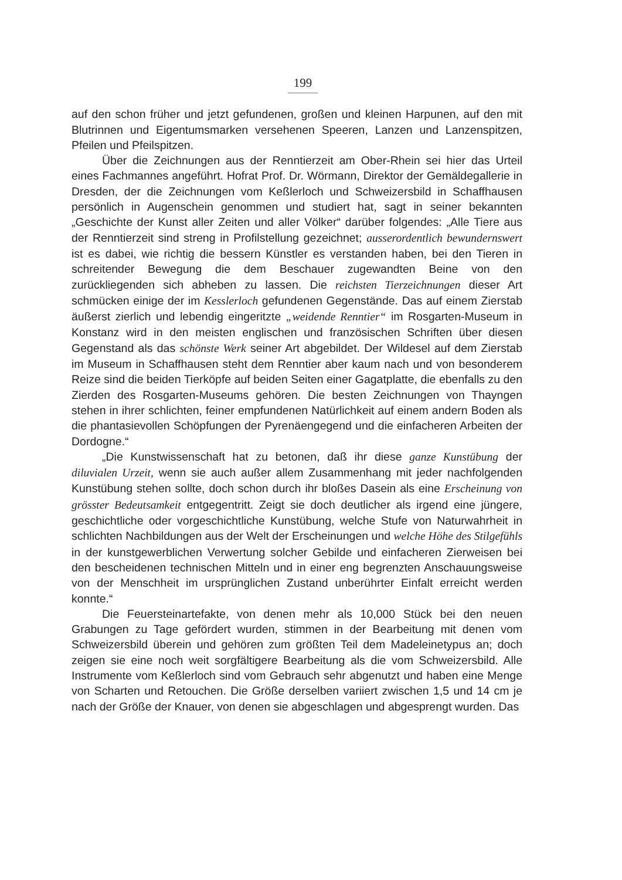199
auf den schon früher und jetzt gefundenen, großen und kleinen Harpunen, auf den mit Blutrinnen und Eigentumsmarken versehenen Speeren, Lanzen und Lanzenspitzen, Pfeilen und Pfeilspitzen.
Über die Zeichnungen aus der Renntierzeit am Ober-Rhein sei hier das Urteil eines Fachmannes angeführt. Hofrat Prof. Dr. Wörmann, Direktor der Gemäldegallerie in Dresden, der die Zeichnungen vom Keßlerloch und Schweizersbild in Schaffhausen persönlich in Augenschein genommen und studiert hat, sagt in seiner bekannten „Geschichte der Kunst aller Zeiten und aller Völker“ darüber folgendes: „Alle Tiere aus der Renntierzeit sind streng in Profilstellung gezeichnet; ausserordentlich bewundernswert ist es dabei, wie richtig die bessern Künstler es verstanden haben, bei den Tieren in schreitender Bewegung die dem Beschauer zugewandten Beine von den zurückliegenden sich abheben zu lassen. Die reichsten Tierzeichnungen dieser Art schmücken einige der im Kesslerloch gefundenen Gegenstände. Das auf einem Zierstab äußerst zierlich und lebendig eingeritzte „weidende Renntier“ im Rosgarten-Museum in Konstanz wird in den meisten englischen und französischen Schriften über diesen Gegenstand als das schönste Werk seiner Art abgebildet. Der Wildesel auf dem Zierstab im Museum in Schaffhausen steht dem Renntier aber kaum nach und von besonderem Reize sind die beiden Tierköpfe auf beiden Seiten einer Gagatplatte, die ebenfalls zu den Zierden des Rosgarten-Museums gehören. Die besten Zeichnungen von Thayngen stehen in ihrer schlichten, feiner empfundenen Natürlichkeit auf einem andern Boden als die phantasievollen Schöpfungen der Pyrenäengegend und die einfacheren Arbeiten der Dordogne.“
„Die Kunstwissenschaft hat zu betonen, daß ihr diese ganze Kunstübung der diluvialen Urzeit, wenn sie auch außer allem Zusammenhang mit jeder nachfolgenden Kunstübung stehen sollte, doch schon durch ihr bloßes Dasein als eine Erscheinung von grösster Bedeutsamkeit entgegentritt. Zeigt sie doch deutlicher als irgend eine jüngere, geschichtliche oder vorgeschichtliche Kunstübung, welche Stufe von Naturwahrheit in schlichten Nachbildungen aus der Welt der Erscheinungen und welche Höhe des Stilgefühls in der kunstgewerblichen Verwertung solcher Gebilde und einfacheren Zierweisen bei den bescheidenen technischen Mitteln und in einer eng begrenzten Anschauungsweise von der Menschheit im ursprünglichen Zustand unberührter Einfalt erreicht werden konnte.“
Die Feuersteinartefakte, von denen mehr als 10,000 Stück bei den neuen Grabungen zu Tage gefördert wurden, stimmen in der Bearbeitung mit denen vom Schweizersbild überein und gehören zum größten Teil dem Madeleinetypus an; doch zeigen sie eine noch weit sorgfältigere Bearbeitung als die vom Schweizersbild. Alle Instrumente vom Keßlerloch sind vom Gebrauch sehr abgenutzt und haben eine Menge von Scharten und Retouchen. Die Größe derselben variiert zwischen 1,5 und 14 cm je nach der Größe der Knauer, von denen sie abgeschlagen und abgesprengt wurden. Das